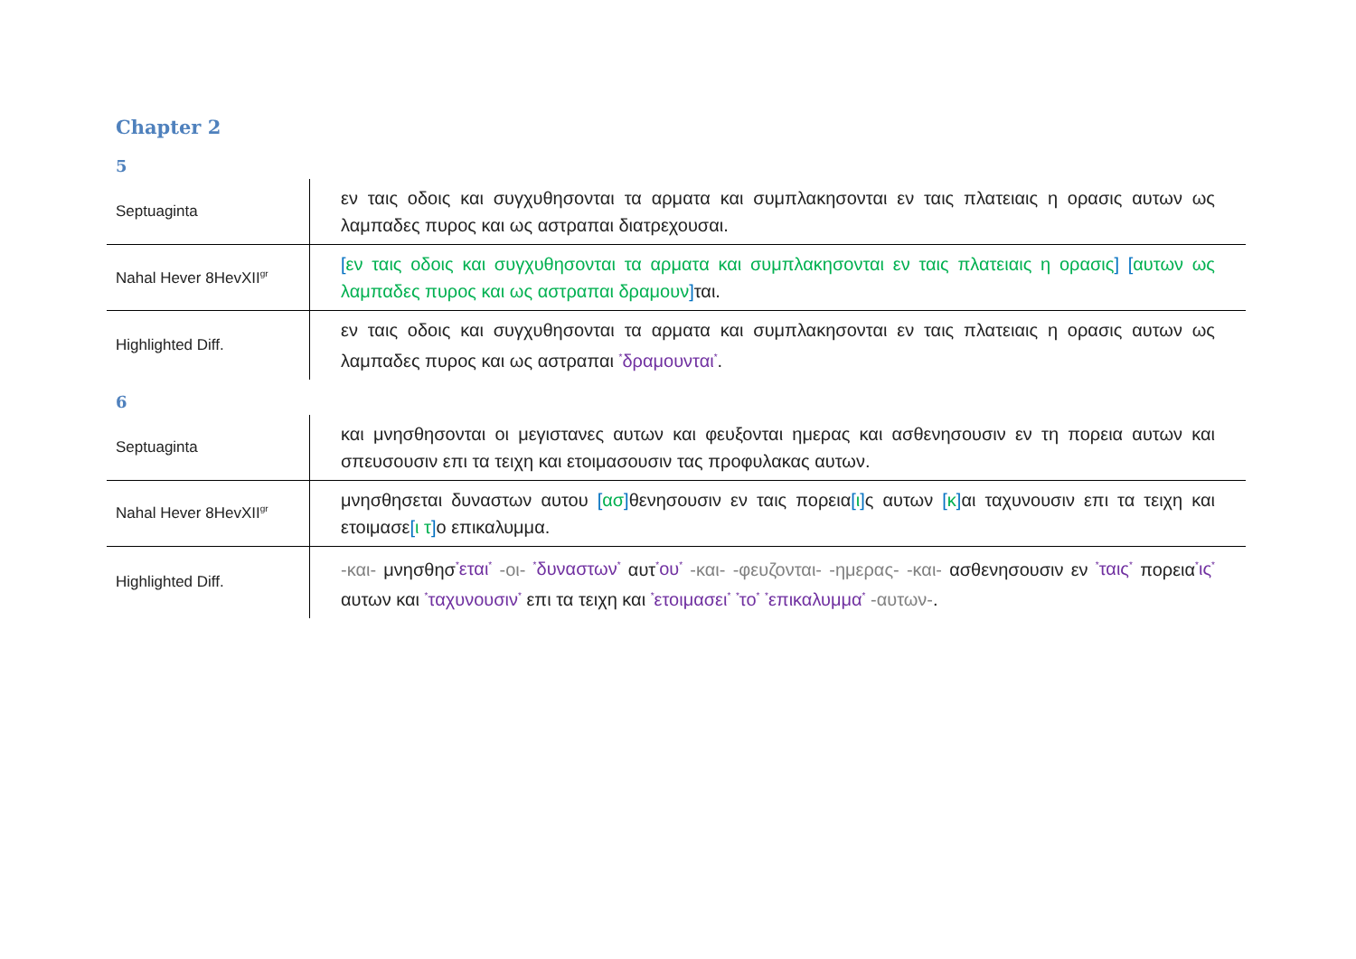Chapter 2
5
| Septuaginta | εν ταις οδοις και συγχυθησονται τα αρματα και συμπλακησονται εν ταις πλατειαις η ορασις αυτων ως λαμπαδες πυρος και ως αστραπαι διατρεχουσαι. |
| Nahal Hever 8HevXII<sup>gr</sup> | [ εν ταις οδοις και συγχυθησονται τα αρματα και συμπλακησονται εν ταις πλατειαις η ορασις ] [ αυτων ως λαμπαδες πυρος και ως αστραπαι δραμουν ] ται. |
| Highlighted Diff. | εν ταις οδοις και συγχυθησονται τα αρματα και συμπλακησονται εν ταις πλατειαις η ορασις αυτων ως λαμπαδες πυρος και ως αστραπαι <sup>*</sup>δραμουνται<sup>*</sup> . |
6
| Septuaginta | και μνησθησονται οι μεγιστανες αυτων και φευξονται ημερας και ασθενησουσιν εν τη πορεια αυτων και σπευσουσιν επι τα τειχη και ετοιμασουσιν τας προφυλακας αυτων. |
| Nahal Hever 8HevXII<sup>gr</sup> | μνησθησεται δυναστων αυτου [ ασ ] θενησουσιν εν ταις πορεια [ ι ] ς αυτων [ κ ] αι ταχυνουσιν επι τα τειχη και ετοιμασε [ ι τ ] ο επικαλυμμα. |
| Highlighted Diff. | -και- μνησθησ <sup>*</sup>εται<sup>*</sup> -οι- <sup>*</sup>δυναστων<sup>*</sup> αυτ <sup>*</sup>ου<sup>*</sup> -και- -φευζονται- -ημερας- -και- ασθενησουσιν εν <sup>*</sup>ταις<sup>*</sup> πορεια <sup>*</sup>ις<sup>*</sup> αυτων και <sup>*</sup>ταχυνουσιν<sup>*</sup> επι τα τειχη και <sup>*</sup>ετοιμασει<sup>*</sup> <sup>*</sup>το<sup>*</sup> <sup>*</sup>επικαλυμμα<sup>*</sup> -αυτων- . |